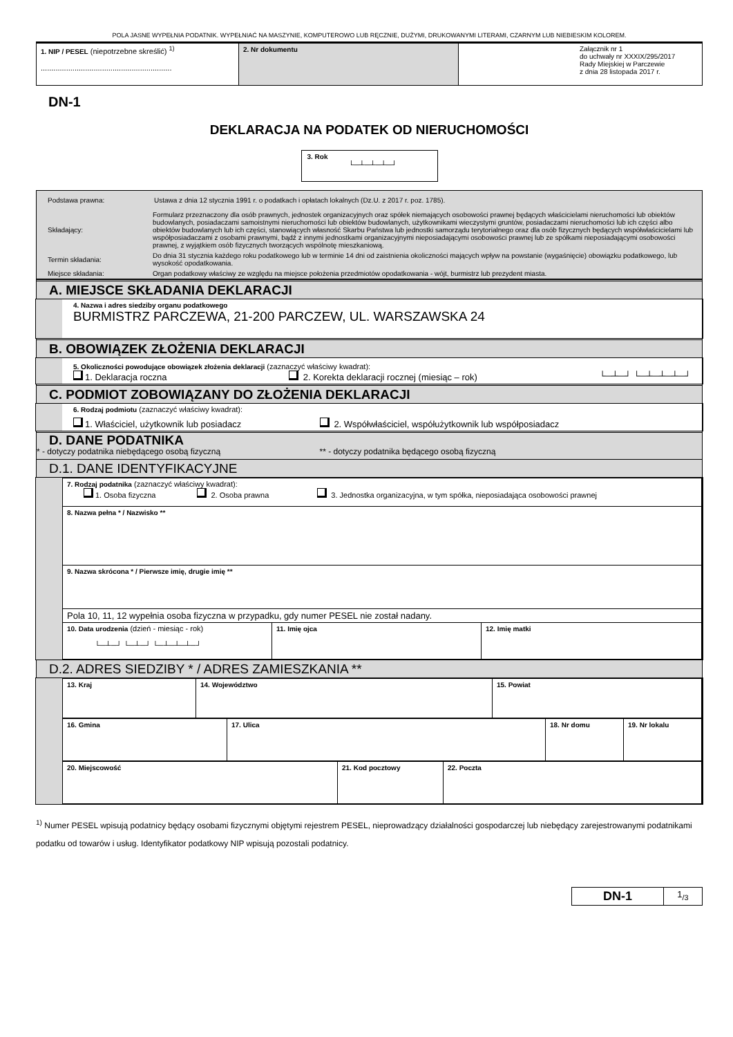POLA JASNE WYPEŁNIA PODATNIK. WYPEŁNIAĆ NA MASZYNIE, KOMPUTEROWO LUB RĘCZNIE, DUŻYMI, DRUKOWANYMI LITERAMI, CZARNYM LUB NIEBIESKIM KOLOREM.
| 1. NIP / PESEL (niepotrzebne skreślić) <sup>1)</sup> .............................................................. | 2. Nr dokumentu | Załącznik nr 1 do uchwały nr XXXIX/295/2017 Rady Miejskiej w Parczewie z dnia 28 listopada 2017 r. |
DN-1
DEKLARACJA NA PODATEK OD NIERUCHOMOŚCI
3. Rok
└─┴─┴─┴─┘
| Podstawa prawna: | Ustawa z dnia 12 stycznia 1991 r. o podatkach i opłatach lokalnych (Dz.U. z 2017 r. poz. 1785). |
| Składający: | Formularz przeznaczony dla osób prawnych, jednostek organizacyjnych oraz spółek niemających osobowości prawnej będących właścicielami nieruchomości lub obiektów budowlanych, posiadaczami samoistnymi nieruchomości lub obiektów budowlanych, użytkownikami wieczystymi gruntów, posiadaczami nieruchomości lub ich części albo obiektów budowlanych lub ich części, stanowiących własność Skarbu Państwa lub jednostki samorządu terytorialnego oraz dla osób fizycznych będących współwłaścicielami lub współposiadaczami z osobami prawnymi, bądź z innymi jednostkami organizacyjnymi nieposiadającymi osobowości prawnej lub ze spółkami nieposiadającymi osobowości prawnej, z wyjątkiem osób fizycznych tworzących wspólnotę mieszkaniową. |
| Termin składania: | Do dnia 31 stycznia każdego roku podatkowego lub w terminie 14 dni od zaistnienia okoliczności mających wpływ na powstanie (wygaśnięcie) obowiązku podatkowego, lub wysokość opodatkowania. |
| Miejsce składania: | Organ podatkowy właściwy ze względu na miejsce położenia przedmiotów opodatkowania - wójt, burmistrz lub prezydent miasta. |
A. MIEJSCE SKŁADANIA DEKLARACJI
4. Nazwa i adres siedziby organu podatkowego
BURMISTRZ PARCZEWA, 21-200 PARCZEW, UL. WARSZAWSKA 24
B. OBOWIĄZEK ZŁOŻENIA DEKLARACJI
5. Okoliczności powodujące obowiązek złożenia deklaracji (zaznaczyć właściwy kwadrat):
1. Deklaracja roczna 2. Korekta deklaracji rocznej (miesiąc – rok) └─┴─┘ └─┴─┴─┴─┘
C. PODMIOT ZOBOWIĄZANY DO ZŁOŻENIA DEKLARACJI
6. Rodzaj podmiotu (zaznaczyć właściwy kwadrat):
1. Właściciel, użytkownik lub posiadacz 2. Współwłaściciel, współużytkownik lub współposiadacz
D. DANE PODATNIKA
* - dotyczy podatnika niebędącego osobą fizyczną ** - dotyczy podatnika będącego osobą fizyczną
D.1. DANE IDENTYFIKACYJNE
| 7. Rodzaj podatnika (zaznaczyć właściwy kwadrat): 1. Osoba fizyczna 2. Osoba prawna 3. Jednostka organizacyjna, w tym spółka, nieposiadająca osobowości prawnej | | |
| 8. Nazwa pełna * / Nazwisko ** | | |
| 9. Nazwa skrócona * / Pierwsze imię, drugie imię ** | | |
| Pola 10, 11, 12 wypełnia osoba fizyczna w przypadku, gdy numer PESEL nie został nadany. | | |
| 10. Data urodzenia (dzień - miesiąc - rok) └─┴─┘ └─┴─┘ └─┴─┴─┴─┘ | 11. Imię ojca | 12. Imię matki |
D.2. ADRES SIEDZIBY * / ADRES ZAMIESZKANIA **
| 13. Kraj | 14. Województwo | 15. Powiat |
| 16. Gmina | 17. Ulica | 18. Nr domu | 19. Nr lokalu |
| 20. Miejscowość | 21. Kod pocztowy | 22. Poczta |
<sup>1)</sup> Numer PESEL wpisują podatnicy będący osobami fizycznymi objętymi rejestrem PESEL, nieprowadzący działalności gospodarczej lub niebędący zarejestrowanymi podatnikami podatku od towarów i usług. Identyfikator podatkowy NIP wpisują pozostali podatnicy.
| DN-1 | 1<sub>/3</sub> |